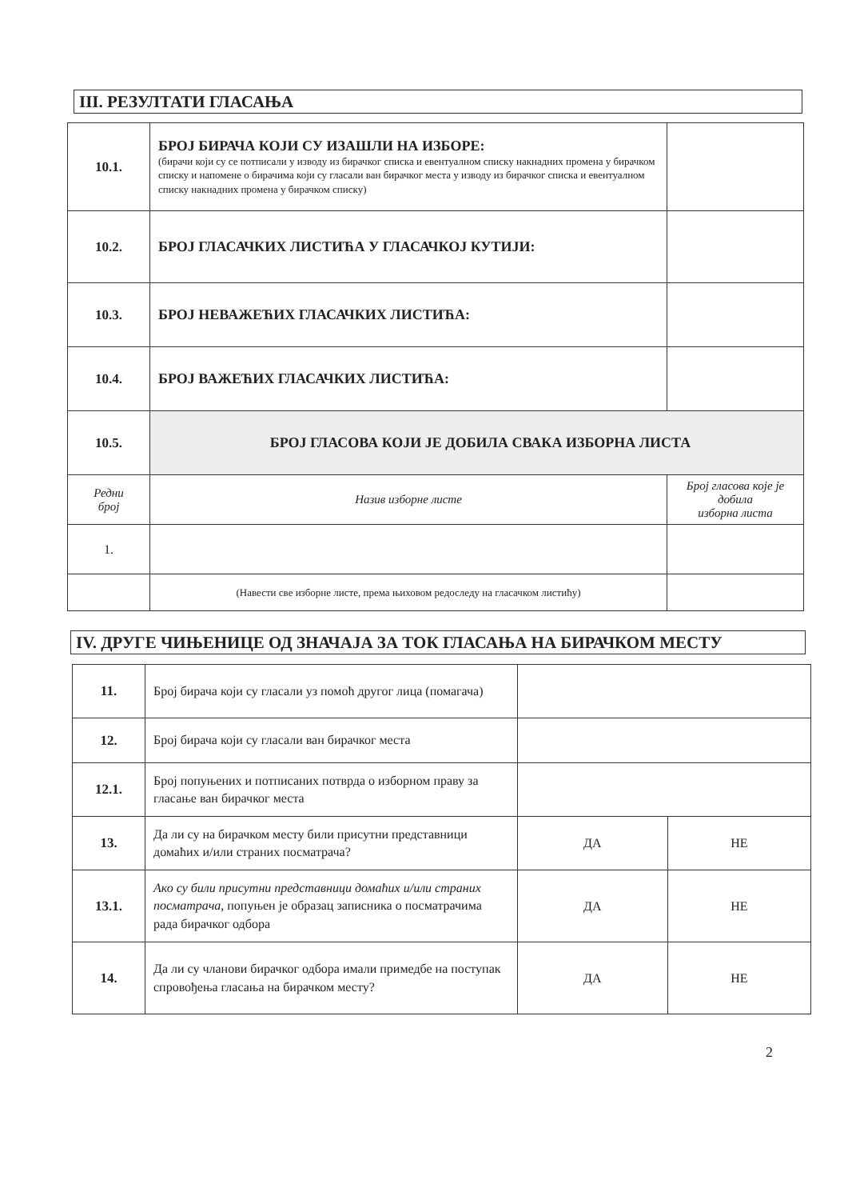III. РЕЗУЛТАТИ ГЛАСАЊА
| 10.1. | БРОЈ БИРАЧА КОЈИ СУ ИЗАШЛИ НА ИЗБОРЕ: (бирачи који су се потписали у изводу из бирачког списка и евентуалном списку накнадних промена у бирачком списку и напомене о бирачима који су гласали ван бирачког места у изводу из бирачког списка и евентуалном списку накнадних промена у бирачком списку) | |
| 10.2. | БРОЈ ГЛАСАЧКИХ ЛИСТИЋА У ГЛАСАЧКОЈ КУТИЈИ: | |
| 10.3. | БРОЈ НЕВАЖЕЋИХ ГЛАСАЧКИХ ЛИСТИЋА: | |
| 10.4. | БРОЈ ВАЖЕЋИХ ГЛАСАЧКИХ ЛИСТИЋА: | |
| 10.5. | БРОЈ ГЛАСОВА КОЈИ ЈЕ ДОБИЛА СВАКА ИЗБОРНА ЛИСТА | |
| Редни број | Назив изборне листе | Број гласова које је добила изборна листа |
| 1. | | |
| | (Навести све изборне листе, према њиховом редоследу на гласачком листићу) | |
IV. ДРУГЕ ЧИЊЕНИЦЕ ОД ЗНАЧАЈА ЗА ТОК ГЛАСАЊА НА БИРАЧКОМ МЕСТУ
| 11. | Број бирача који су гласали уз помоћ другог лица (помагача) | | |
| 12. | Број бирача који су гласали ван бирачког места | | |
| 12.1. | Број попуњених и потписаних потврда о изборном праву за гласање ван бирачког места | | |
| 13. | Да ли су на бирачком месту били присутни представници домаћих и/или страних посматрача? | ДА | НЕ |
| 13.1. | Ако су били присутни представници домаћих и/или страних посматрача, попуњен је образац записника о посматрачима рада бирачког одбора | ДА | НЕ |
| 14. | Да ли су чланови бирачког одбора имали примедбе на поступак спровођења гласања на бирачком месту? | ДА | НЕ |
2